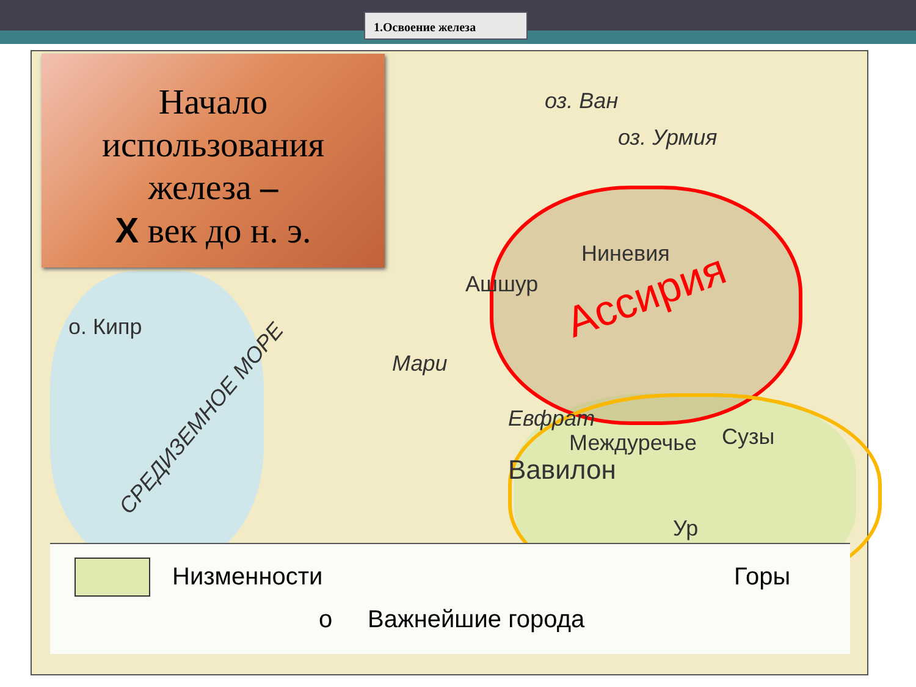1.Освоение железа
оз. Ван
оз. Урмия
Ниневия
Ашшур Ассирия
Мари
Евфрат
Междуречье Сузы
Вавилон
Ур
о. Кипр
СРЕДИЗЕМНОЕ МОРЕ
Низменности Горы
o Важнейшие города
Начало
использования
железа –
X век до н. э.